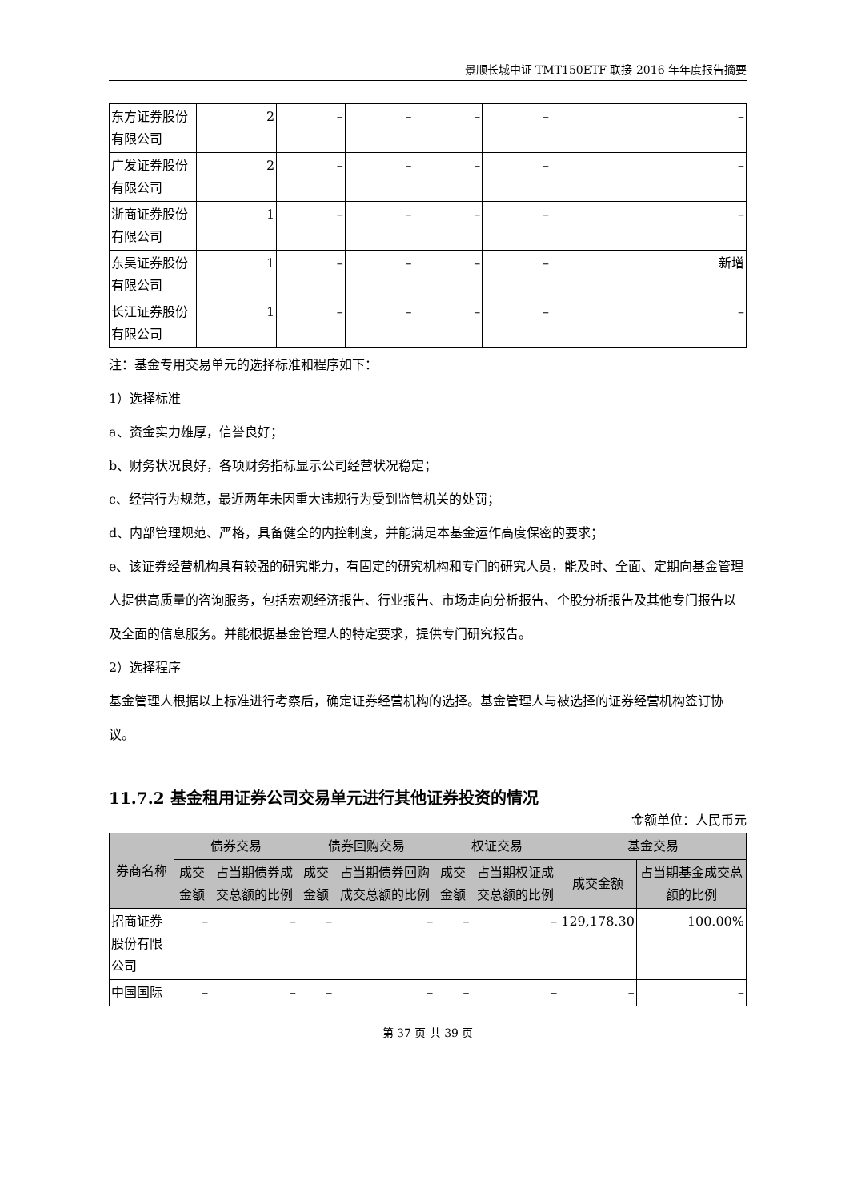景顺长城中证 TMT150ETF 联接 2016 年年度报告摘要
| 东方证券股份有限公司 | 2 | – | – | – | – | – |
| 广发证券股份有限公司 | 2 | – | – | – | – | – |
| 浙商证券股份有限公司 | 1 | – | – | – | – | – |
| 东吴证券股份有限公司 | 1 | – | – | – | – | 新增 |
| 长江证券股份有限公司 | 1 | – | – | – | – | – |
注：基金专用交易单元的选择标准和程序如下：
1）选择标准
a、资金实力雄厚，信誉良好；
b、财务状况良好，各项财务指标显示公司经营状况稳定；
c、经营行为规范，最近两年未因重大违规行为受到监管机关的处罚；
d、内部管理规范、严格，具备健全的内控制度，并能满足本基金运作高度保密的要求；
e、该证券经营机构具有较强的研究能力，有固定的研究机构和专门的研究人员，能及时、全面、定期向基金管理人提供高质量的咨询服务，包括宏观经济报告、行业报告、市场走向分析报告、个股分析报告及其他专门报告以及全面的信息服务。并能根据基金管理人的特定要求，提供专门研究报告。
2）选择程序
基金管理人根据以上标准进行考察后，确定证券经营机构的选择。基金管理人与被选择的证券经营机构签订协议。
11.7.2 基金租用证券公司交易单元进行其他证券投资的情况
金额单位：人民币元
| 券商名称 | 债券交易 | | 债券回购交易 | | 权证交易 | | 基金交易 | |
| --- | --- | --- | --- | --- | --- | --- | --- | --- |
| | 成交金额 | 占当期债券成交总额的比例 | 成交金额 | 占当期债券回购成交总额的比例 | 成交金额 | 占当期权证成交总额的比例 | 成交金额 | 占当期基金成交总额的比例 |
| 招商证券股份有限公司 | – | – | – | – | – | – | 129,178.30 | 100.00% |
| 中国国际 | – | – | – | – | – | – | – | – |
第 37 页 共 39 页